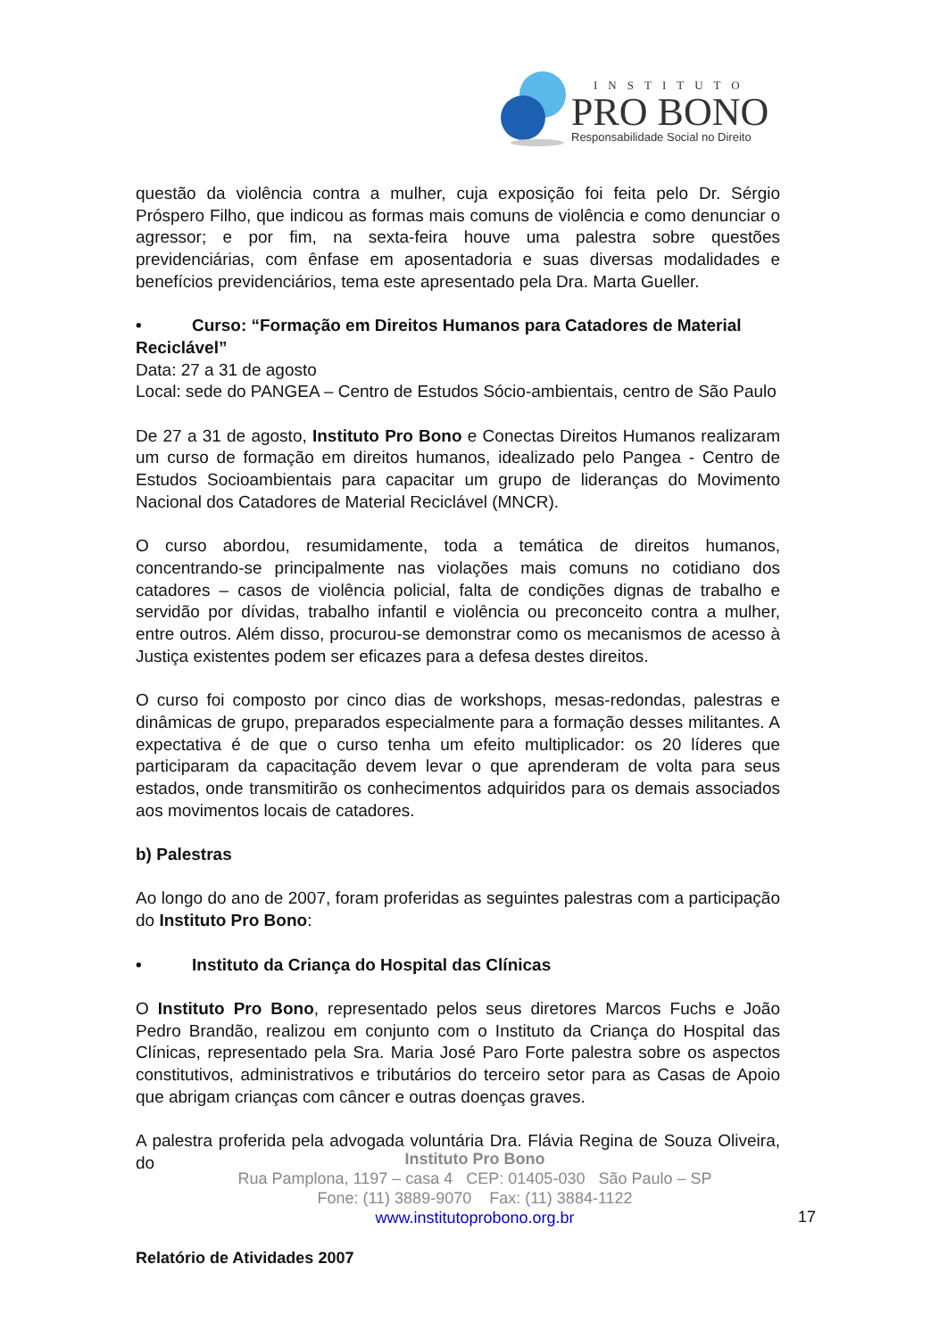INSTITUTO
PRO BONO
Responsabilidade Social no Direito
questão da violência contra a mulher, cuja exposição foi feita pelo Dr. Sérgio Próspero Filho, que indicou as formas mais comuns de violência e como denunciar o agressor; e por fim, na sexta-feira houve uma palestra sobre questões previdenciárias, com ênfase em aposentadoria e suas diversas modalidades e benefícios previdenciários, tema este apresentado pela Dra. Marta Gueller.
• Curso: “Formação em Direitos Humanos para Catadores de Material
Reciclável”
Data: 27 a 31 de agosto
Local: sede do PANGEA – Centro de Estudos Sócio-ambientais, centro de São Paulo
De 27 a 31 de agosto, Instituto Pro Bono e Conectas Direitos Humanos realizaram um curso de formação em direitos humanos, idealizado pelo Pangea - Centro de Estudos Socioambientais para capacitar um grupo de lideranças do Movimento Nacional dos Catadores de Material Reciclável (MNCR).
O curso abordou, resumidamente, toda a temática de direitos humanos, concentrando-se principalmente nas violações mais comuns no cotidiano dos catadores – casos de violência policial, falta de condições dignas de trabalho e servidão por dívidas, trabalho infantil e violência ou preconceito contra a mulher, entre outros. Além disso, procurou-se demonstrar como os mecanismos de acesso à Justiça existentes podem ser eficazes para a defesa destes direitos.
O curso foi composto por cinco dias de workshops, mesas-redondas, palestras e dinâmicas de grupo, preparados especialmente para a formação desses militantes. A expectativa é de que o curso tenha um efeito multiplicador: os 20 líderes que participaram da capacitação devem levar o que aprenderam de volta para seus estados, onde transmitirão os conhecimentos adquiridos para os demais associados aos movimentos locais de catadores.
b) Palestras
Ao longo do ano de 2007, foram proferidas as seguintes palestras com a participação do Instituto Pro Bono:
• Instituto da Criança do Hospital das Clínicas
O Instituto Pro Bono, representado pelos seus diretores Marcos Fuchs e João Pedro Brandão, realizou em conjunto com o Instituto da Criança do Hospital das Clínicas, representado pela Sra. Maria José Paro Forte palestra sobre os aspectos constitutivos, administrativos e tributários do terceiro setor para as Casas de Apoio que abrigam crianças com câncer e outras doenças graves.
A palestra proferida pela advogada voluntária Dra. Flávia Regina de Souza Oliveira, do
Instituto Pro Bono
Rua Pamplona, 1197 – casa 4 CEP: 01405-030 São Paulo – SP
Fone: (11) 3889-9070 Fax: (11) 3884-1122
www.institutoprobono.org.br
17
Relatório de Atividades 2007